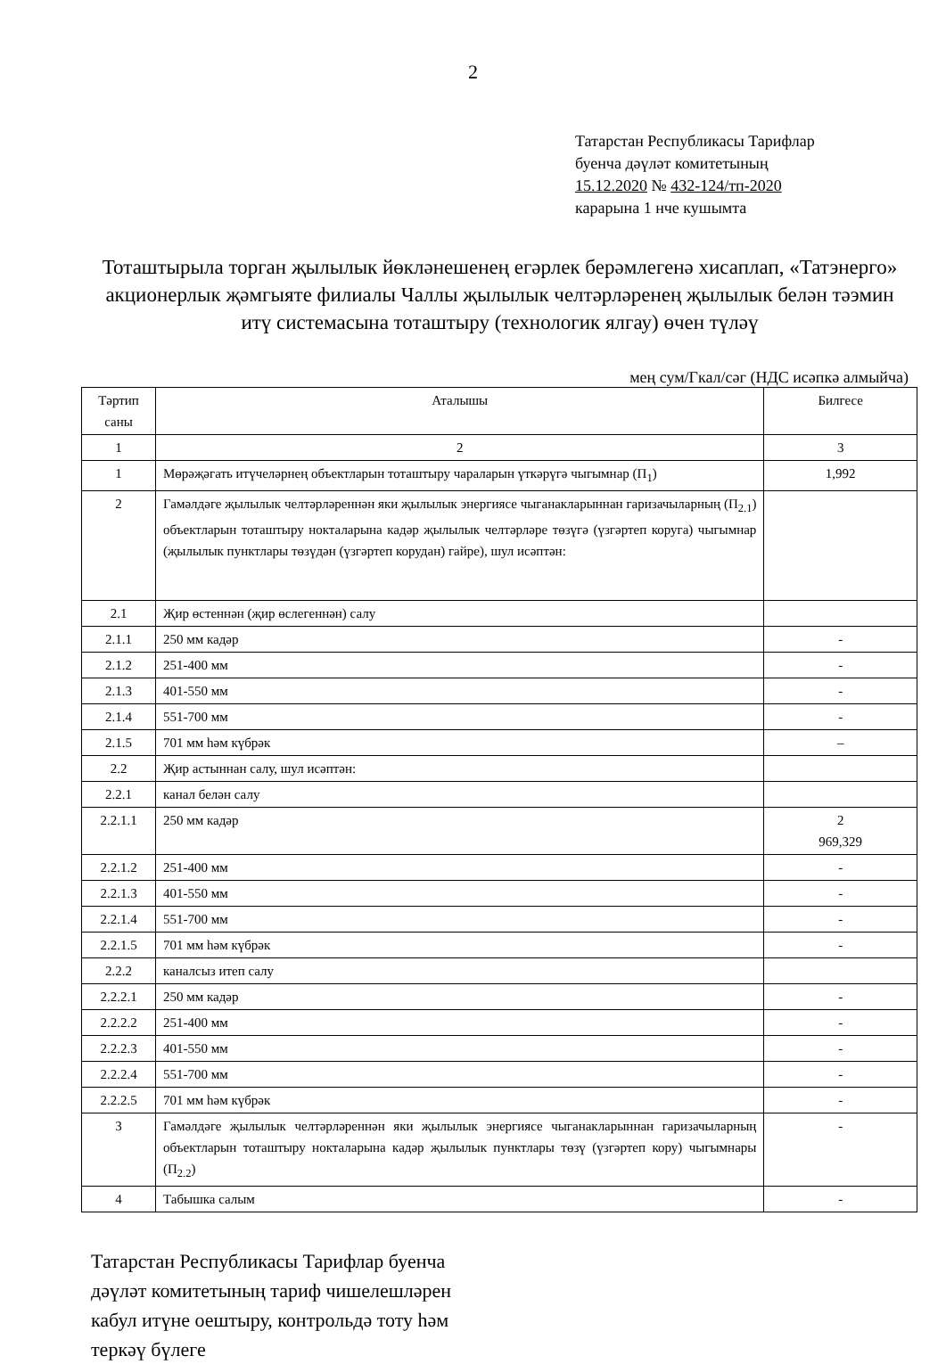2
Татарстан Республикасы Тарифлар
буенча дәүләт комитетының
15.12.2020 № 432-124/тп-2020
карарына 1 нче кушымта
Тоташтырыла торган җылылык йөкләнешенең егәрлек берәмлегенә хисаплап, «Татэнерго» акционерлык җәмгыяте филиалы Чаллы җылылык челтәрләренең җылылык белән тәэмин итү системасына тоташтыру (технологик ялгау) өчен түләү
мең сум/Гкал/сәг (НДС исәпкә алмыйча)
| Тәртип саны | Аталышы | Билгесе |
| --- | --- | --- |
| 1 | 2 | 3 |
| 1 | Мөрәҗәгать итүчеләрнең объектларын тоташтыру чараларын үткәрүгә чыгымнар (П<sub>1</sub>) | 1,992 |
| 2 | Гамәлдәге җылылык челтәрләреннән яки җылылык энергиясе чыганакларыннан гаризачыларның (П<sub>2.1</sub>) объектларын тоташтыру нокталарына кадәр җылылык челтәрләре төзүгә (үзгәртеп коруга) чыгымнар (җылылык пунктлары төзүдән (үзгәртеп корудан) гайре), шул исәптән: | |
| 2.1 | Җир өстеннән (җир өслегеннән) салу | |
| 2.1.1 | 250 мм кадәр | - |
| 2.1.2 | 251-400 мм | - |
| 2.1.3 | 401-550 мм | - |
| 2.1.4 | 551-700 мм | - |
| 2.1.5 | 701 мм һәм күбрәк | – |
| 2.2 | Җир астыннан салу, шул исәптән: | |
| 2.2.1 | канал белән салу | |
| 2.2.1.1 | 250 мм кадәр | 2 969,329 |
| 2.2.1.2 | 251-400 мм | - |
| 2.2.1.3 | 401-550 мм | - |
| 2.2.1.4 | 551-700 мм | - |
| 2.2.1.5 | 701 мм һәм күбрәк | - |
| 2.2.2 | каналсыз итеп салу | |
| 2.2.2.1 | 250 мм кадәр | - |
| 2.2.2.2 | 251-400 мм | - |
| 2.2.2.3 | 401-550 мм | - |
| 2.2.2.4 | 551-700 мм | - |
| 2.2.2.5 | 701 мм һәм күбрәк | - |
| 3 | Гамәлдәге җылылык челтәрләреннән яки җылылык энергиясе чыганакларыннан гаризачыларның объектларын тоташтыру нокталарына кадәр җылылык пунктлары төзү (үзгәртеп кору) чыгымнары (П<sub>2.2</sub>) | - |
| 4 | Табышка салым | - |
Татарстан Республикасы Тарифлар буенча
дәүләт комитетының тариф чишелешләрен
кабул итүне оештыру, контрольдә тоту һәм
теркәү бүлеге